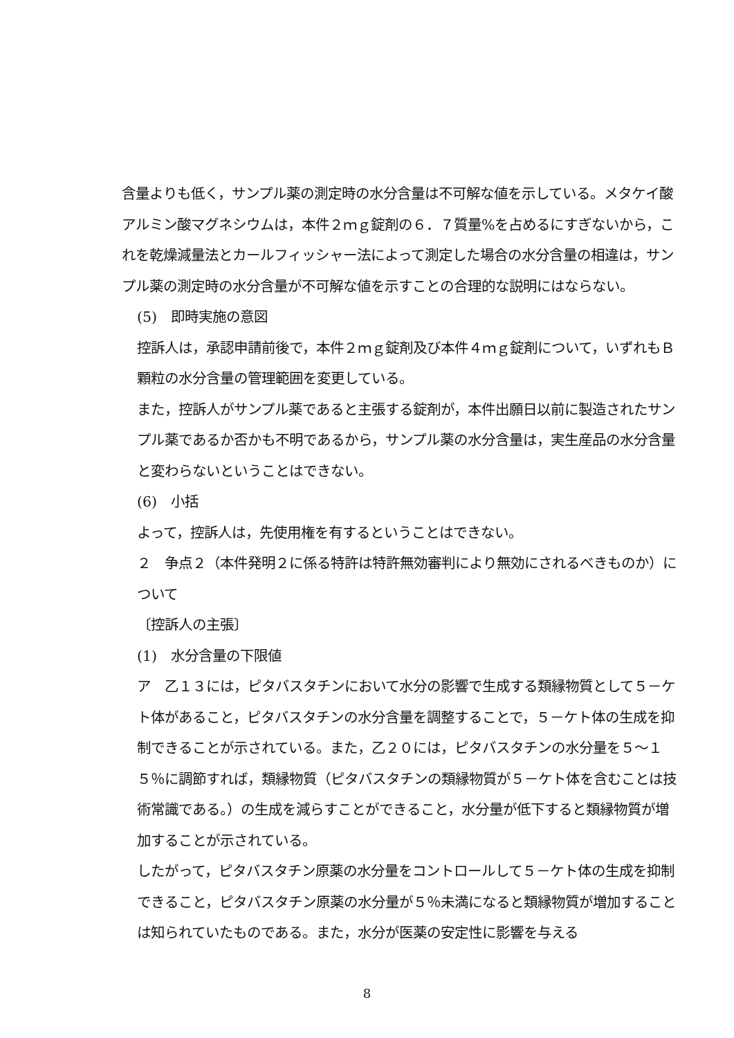含量よりも低く，サンプル薬の測定時の水分含量は不可解な値を示している。メタケイ酸アルミン酸マグネシウムは，本件２ｍｇ錠剤の６．７質量%を占めるにすぎないから，これを乾燥減量法とカールフィッシャー法によって測定した場合の水分含量の相違は，サンプル薬の測定時の水分含量が不可解な値を示すことの合理的な説明にはならない。
(5)　即時実施の意図
控訴人は，承認申請前後で，本件２ｍｇ錠剤及び本件４ｍｇ錠剤について，いずれもＢ顆粒の水分含量の管理範囲を変更している。
また，控訴人がサンプル薬であると主張する錠剤が，本件出願日以前に製造されたサンプル薬であるか否かも不明であるから，サンプル薬の水分含量は，実生産品の水分含量と変わらないということはできない。
(6)　小括
よって，控訴人は，先使用権を有するということはできない。
２　争点２（本件発明２に係る特許は特許無効審判により無効にされるべきものか）について
〔控訴人の主張〕
(1)　水分含量の下限値
ア　乙１３には，ピタバスタチンにおいて水分の影響で生成する類縁物質として５－ケト体があること，ピタバスタチンの水分含量を調整することで，５－ケト体の生成を抑制できることが示されている。また，乙２０には，ピタバスタチンの水分量を５～１５％に調節すれば，類縁物質（ピタバスタチンの類縁物質が５－ケト体を含むことは技術常識である。）の生成を減らすことができること，水分量が低下すると類縁物質が増加することが示されている。
したがって，ピタバスタチン原薬の水分量をコントロールして５－ケト体の生成を抑制できること，ピタバスタチン原薬の水分量が５％未満になると類縁物質が増加することは知られていたものである。また，水分が医薬の安定性に影響を与える
8